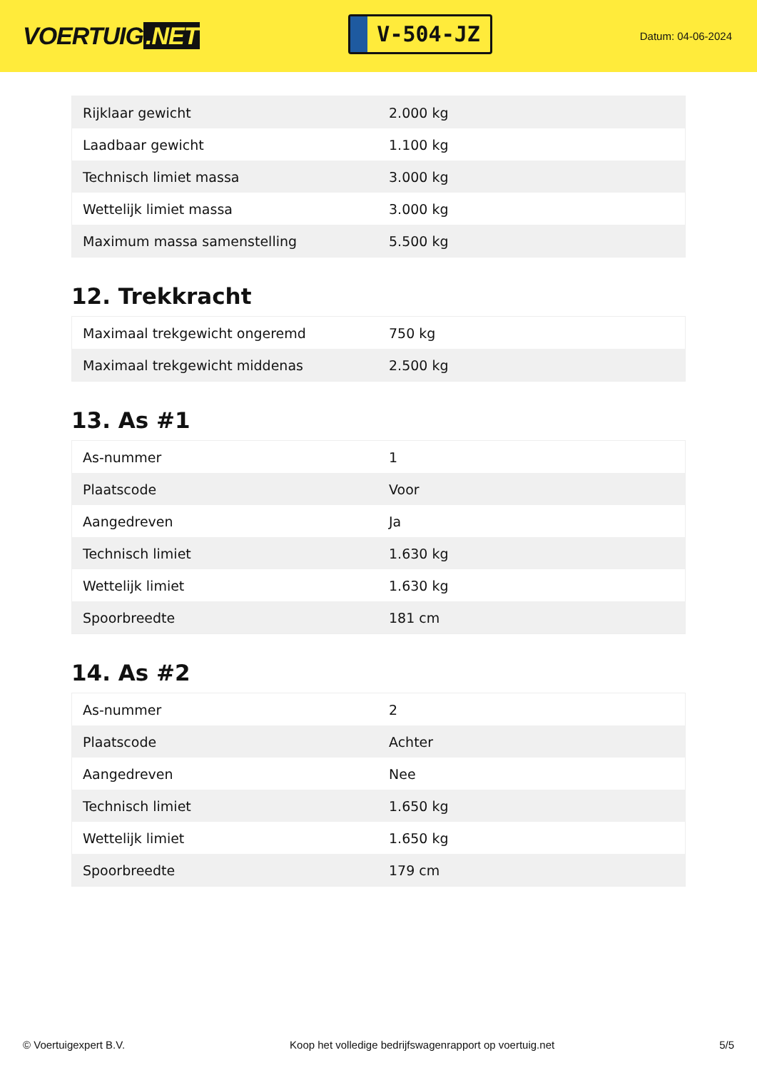VOERTUIG.NET
V-504-JZ
Datum: 04-06-2024
| Rijklaar gewicht | 2.000 kg |
| Laadbaar gewicht | 1.100 kg |
| Technisch limiet massa | 3.000 kg |
| Wettelijk limiet massa | 3.000 kg |
| Maximum massa samenstelling | 5.500 kg |
12. Trekkracht
| Maximaal trekgewicht ongeremd | 750 kg |
| Maximaal trekgewicht middenas | 2.500 kg |
13. As #1
| As-nummer | 1 |
| Plaatscode | Voor |
| Aangedreven | Ja |
| Technisch limiet | 1.630 kg |
| Wettelijk limiet | 1.630 kg |
| Spoorbreedte | 181 cm |
14. As #2
| As-nummer | 2 |
| Plaatscode | Achter |
| Aangedreven | Nee |
| Technisch limiet | 1.650 kg |
| Wettelijk limiet | 1.650 kg |
| Spoorbreedte | 179 cm |
© Voertuigexpert B.V. Koop het volledige bedrijfswagenrapport op voertuig.net 5/5